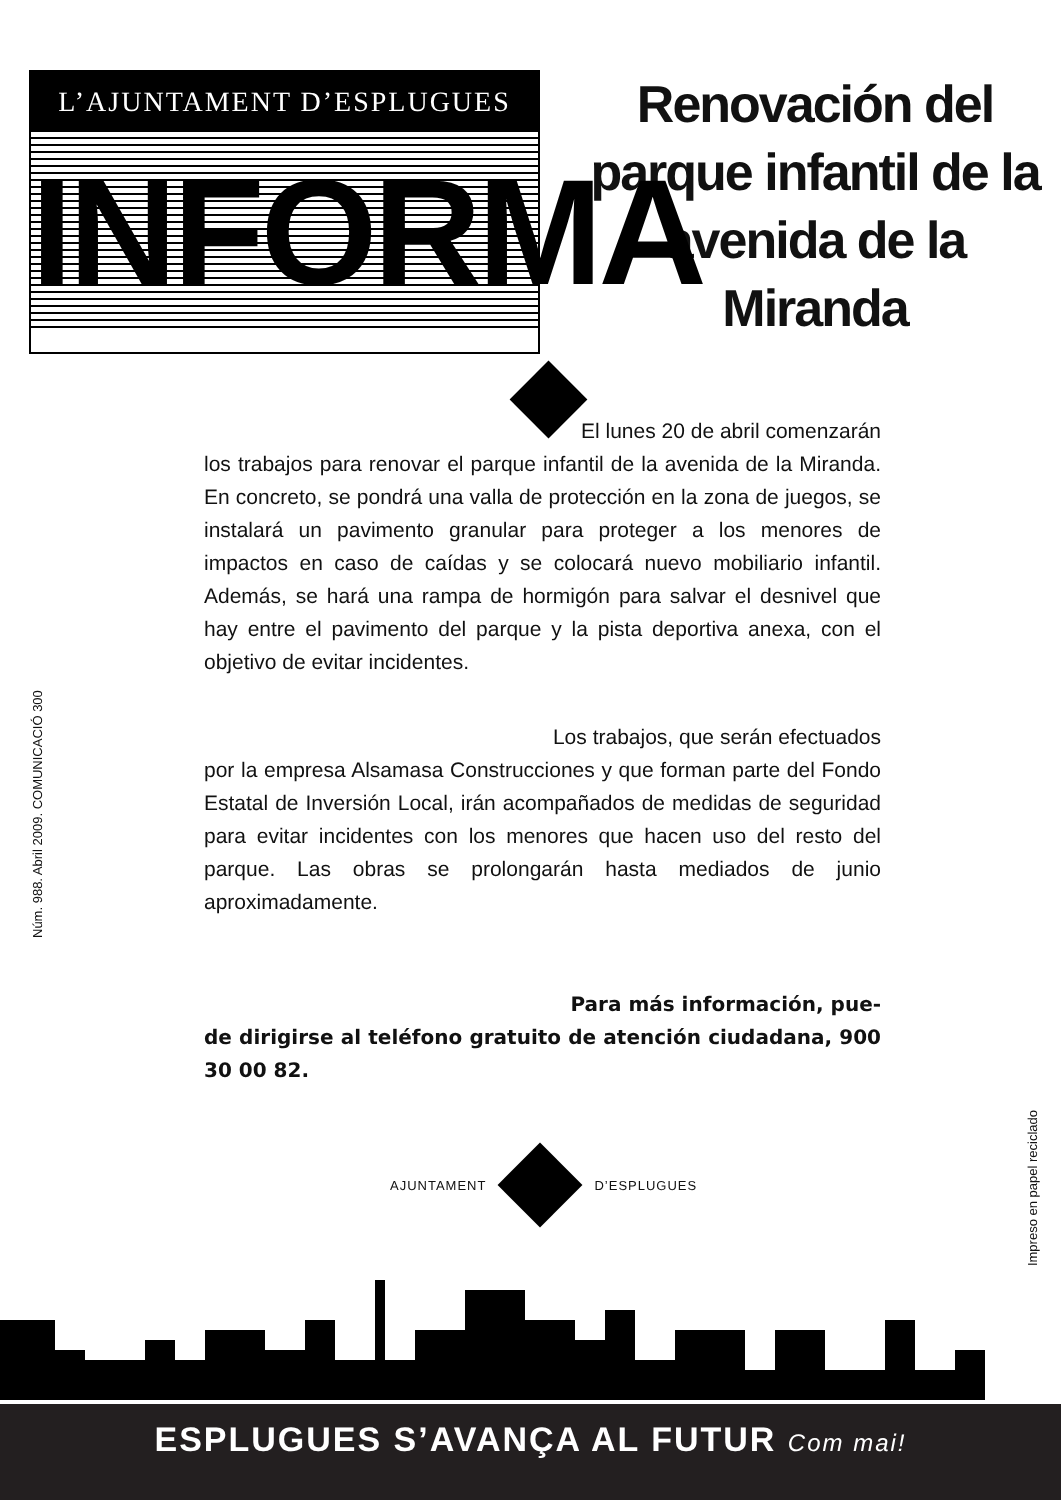L’AJUNTAMENT D’ESPLUGUES
INFORMA
Renovación del parque infantil de la avenida de la Miranda
El lunes 20 de abril comenzarán
los trabajos para renovar el parque infantil de la avenida de la Miranda. En concreto, se pondrá una valla de protección en la zona de juegos, se instalará un pavimento granular para proteger a los menores de impactos en caso de caídas y se colocará nuevo mobiliario infantil. Además, se hará una rampa de hormigón para salvar el desnivel que hay entre el pavimento del parque y la pista deportiva anexa, con el objetivo de evitar incidentes.
Los trabajos, que serán efectuados
por la empresa Alsamasa Construcciones y que forman parte del Fondo Estatal de Inversión Local, irán acompañados de medidas de seguridad para evitar incidentes con los menores que hacen uso del resto del parque. Las obras se prolongarán hasta mediados de junio aproximadamente.
Para más información, pue-
de dirigirse al teléfono gratuito de atención ciudadana, 900 30 00 82.
Núm. 988. Abril 2009. COMUNICACIÓ 300
Impreso en papel reciclado
AJUNTAMENT D’ESPLUGUES
ESPLUGUES S’AVANÇA AL FUTUR Com mai!